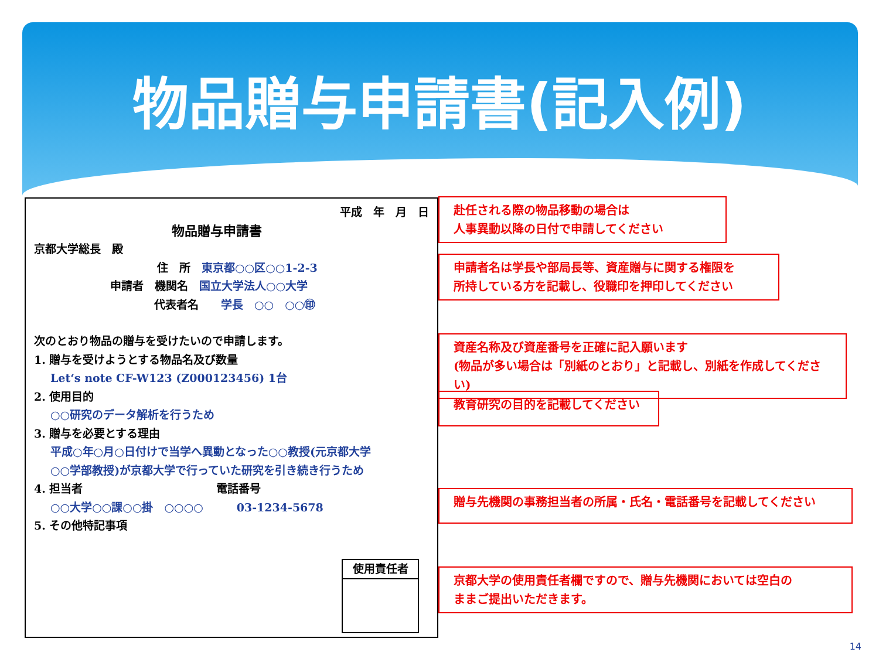物品贈与申請書(記入例)
平成　年　月　日
物品贈与申請書
京都大学総長　殿
住　所　東京都○○区○○1-2-3
申請者　機関名　国立大学法人○○大学
代表者名　　学長　○○　○○㊞
次のとおり物品の贈与を受けたいので申請します。
1. 贈与を受けようとする物品名及び数量
Let‘s note CF-W123 (Z000123456) 1台
2. 使用目的
○○研究のデータ解析を行うため
3. 贈与を必要とする理由
平成○年○月○日付けで当学へ異動となった○○教授(元京都大学
○○学部教授)が京都大学で行っていた研究を引き続き行うため
4. 担当者　　　　　　　　　　　　電話番号
○○大学○○課○○掛　○○○○　　　03-1234-5678
5. その他特記事項
使用責任者
赴任される際の物品移動の場合は
人事異動以降の日付で申請してください
申請者名は学長や部局長等、資産贈与に関する権限を
所持している方を記載し、役職印を押印してください
資産名称及び資産番号を正確に記入願います
(物品が多い場合は「別紙のとおり」と記載し、別紙を作成してください)
教育研究の目的を記載してください
贈与先機関の事務担当者の所属・氏名・電話番号を記載してください
京都大学の使用責任者欄ですので、贈与先機関においては空白の
ままご提出いただきます。
14